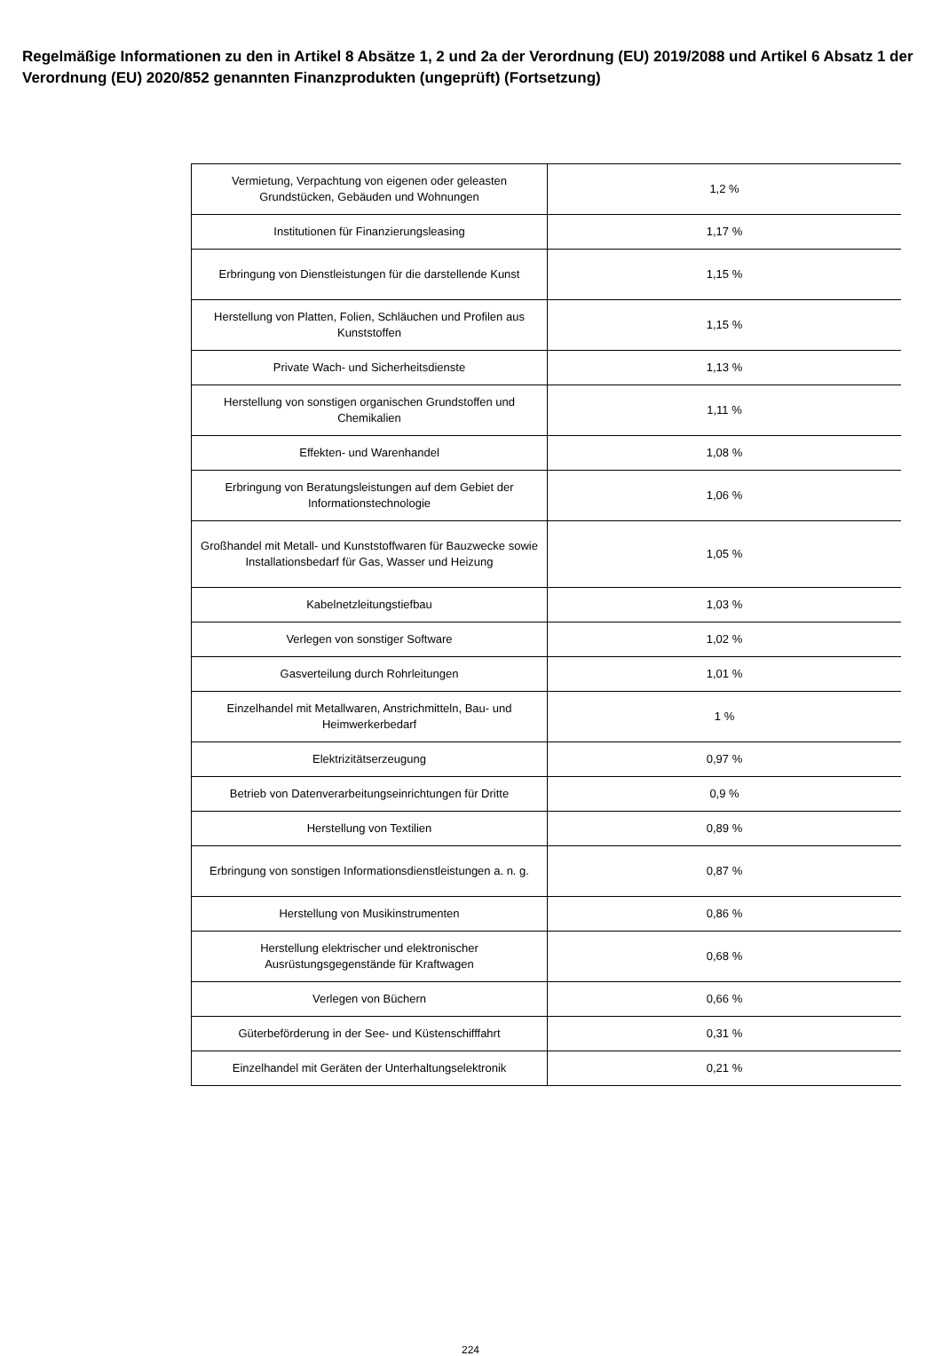Regelmäßige Informationen zu den in Artikel 8 Absätze 1, 2 und 2a der Verordnung (EU) 2019/2088 und Artikel 6 Absatz 1 der Verordnung (EU) 2020/852 genannten Finanzprodukten (ungeprüft) (Fortsetzung)
| Vermietung, Verpachtung von eigenen oder geleasten Grundstücken, Gebäuden und Wohnungen | 1,2 % |
| Institutionen für Finanzierungsleasing | 1,17 % |
| Erbringung von Dienstleistungen für die darstellende Kunst | 1,15 % |
| Herstellung von Platten, Folien, Schläuchen und Profilen aus Kunststoffen | 1,15 % |
| Private Wach- und Sicherheitsdienste | 1,13 % |
| Herstellung von sonstigen organischen Grundstoffen und Chemikalien | 1,11 % |
| Effekten- und Warenhandel | 1,08 % |
| Erbringung von Beratungsleistungen auf dem Gebiet der Informationstechnologie | 1,06 % |
| Großhandel mit Metall- und Kunststoffwaren für Bauzwecke sowie Installationsbedarf für Gas, Wasser und Heizung | 1,05 % |
| Kabelnetzleitungstiefbau | 1,03 % |
| Verlegen von sonstiger Software | 1,02 % |
| Gasverteilung durch Rohrleitungen | 1,01 % |
| Einzelhandel mit Metallwaren, Anstrichmitteln, Bau- und Heimwerkerbedarf | 1 % |
| Elektrizitätserzeugung | 0,97 % |
| Betrieb von Datenverarbeitungseinrichtungen für Dritte | 0,9 % |
| Herstellung von Textilien | 0,89 % |
| Erbringung von sonstigen Informationsdienstleistungen a. n. g. | 0,87 % |
| Herstellung von Musikinstrumenten | 0,86 % |
| Herstellung elektrischer und elektronischer Ausrüstungsgegenstände für Kraftwagen | 0,68 % |
| Verlegen von Büchern | 0,66 % |
| Güterbeförderung in der See- und Küstenschifffahrt | 0,31 % |
| Einzelhandel mit Geräten der Unterhaltungselektronik | 0,21 % |
224